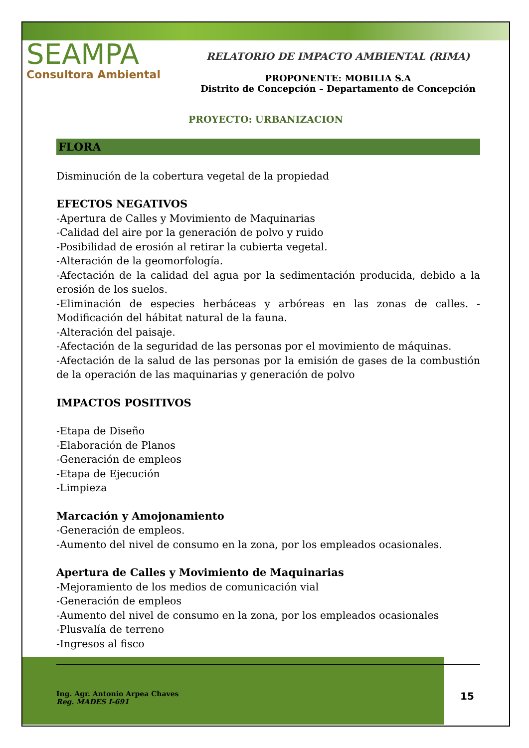SEAMPA
Consultora Ambiental
RELATORIO DE IMPACTO AMBIENTAL (RIMA)
PROPONENTE: MOBILIA S.A
Distrito de Concepción – Departamento de Concepción
PROYECTO: URBANIZACION
FLORA
Disminución de la cobertura vegetal de la propiedad
EFECTOS NEGATIVOS
-Apertura de Calles y Movimiento de Maquinarias
-Calidad del aire por la generación de polvo y ruido
-Posibilidad de erosión al retirar la cubierta vegetal.
-Alteración de la geomorfología.
-Afectación de la calidad del agua por la sedimentación producida, debido a la erosión de los suelos.
-Eliminación de especies herbáceas y arbóreas en las zonas de calles. -Modificación del hábitat natural de la fauna.
-Alteración del paisaje.
-Afectación de la seguridad de las personas por el movimiento de máquinas.
-Afectación de la salud de las personas por la emisión de gases de la combustión de la operación de las maquinarias y generación de polvo
IMPACTOS POSITIVOS
-Etapa de Diseño
-Elaboración de Planos
-Generación de empleos
-Etapa de Ejecución
-Limpieza
Marcación y Amojonamiento
-Generación de empleos.
-Aumento del nivel de consumo en la zona, por los empleados ocasionales.
Apertura de Calles y Movimiento de Maquinarias
-Mejoramiento de los medios de comunicación vial
-Generación de empleos
-Aumento del nivel de consumo en la zona, por los empleados ocasionales
-Plusvalía de terreno
-Ingresos al fisco
Ing. Agr. Antonio Arpea Chaves
Reg. MADES I-691
15